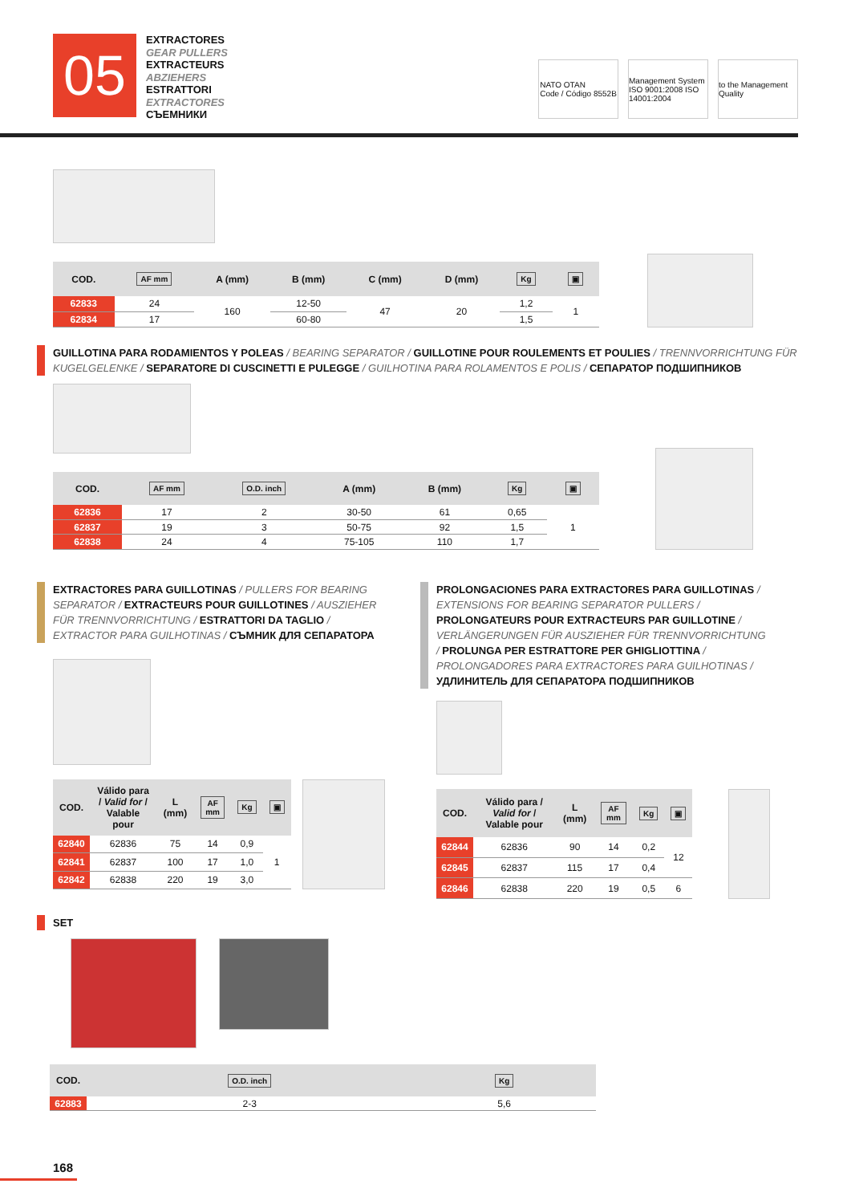05
EXTRACTORES
GEAR PULLERS
EXTRACTEURS
ABZIEHERS
ESTRATTORI
EXTRACTORES
СЪЕМНИКИ
NATO OTAN
Code / Código 8552B
Management System ISO 9001:2008 ISO 14001:2004
to the Management Quality
| COD. | AF mm | A (mm) | B (mm) | C (mm) | D (mm) | Kg | ▣ |
| --- | --- | --- | --- | --- | --- | --- | --- |
| 62833 | 24 | 160 | 12-50 | 47 | 20 | 1,2 | 1 |
| 62834 | 17 | | 60-80 | | | 1,5 | |
GUILLOTINA PARA RODAMIENTOS Y POLEAS / BEARING SEPARATOR / GUILLOTINE POUR ROULEMENTS ET POULIES / TRENNVORRICHTUNG FÜR KUGELGELENKE / SEPARATORE DI CUSCINETTI E PULEGGE / GUILHOTINA PARA ROLAMENTOS E POLIS / СЕПАРАТОР ПОДШИПНИКОВ
| COD. | AF mm | O.D. inch | A (mm) | B (mm) | Kg | ▣ |
| --- | --- | --- | --- | --- | --- | --- |
| 62836 | 17 | 2 | 30-50 | 61 | 0,65 | 1 |
| 62837 | 19 | 3 | 50-75 | 92 | 1,5 | |
| 62838 | 24 | 4 | 75-105 | 110 | 1,7 | |
EXTRACTORES PARA GUILLOTINAS / PULLERS FOR BEARING SEPARATOR / EXTRACTEURS POUR GUILLOTINES / AUSZIEHER FÜR TRENNVORRICHTUNG / ESTRATTORI DA TAGLIO / EXTRACTOR PARA GUILHOTINAS / СЪМНИК ДЛЯ СЕПАРАТОРА
| COD. | Válido para / Valid for / Valable pour | L (mm) | AF mm | Kg | ▣ |
| --- | --- | --- | --- | --- | --- |
| 62840 | 62836 | 75 | 14 | 0,9 | 1 |
| 62841 | 62837 | 100 | 17 | 1,0 | |
| 62842 | 62838 | 220 | 19 | 3,0 | |
PROLONGACIONES PARA EXTRACTORES PARA GUILLOTINAS / EXTENSIONS FOR BEARING SEPARATOR PULLERS / PROLONGATEURS POUR EXTRACTEURS PAR GUILLOTINE / VERLÄNGERUNGEN FÜR AUSZIEHER FÜR TRENNVORRICHTUNG / PROLUNGA PER ESTRATTORE PER GHIGLIOTTINA / PROLONGADORES PARA EXTRACTORES PARA GUILHOTINAS / УДЛИНИТЕЛЬ ДЛЯ СЕПАРАТОРА ПОДШИПНИКОВ
| COD. | Válido para / Valid for / Valable pour | L (mm) | AF mm | Kg | ▣ |
| --- | --- | --- | --- | --- | --- |
| 62844 | 62836 | 90 | 14 | 0,2 | 12 |
| 62845 | 62837 | 115 | 17 | 0,4 | |
| 62846 | 62838 | 220 | 19 | 0,5 | 6 |
SET
| COD. | O.D. inch | Kg |
| --- | --- | --- |
| 62883 | 2-3 | 5,6 |
168